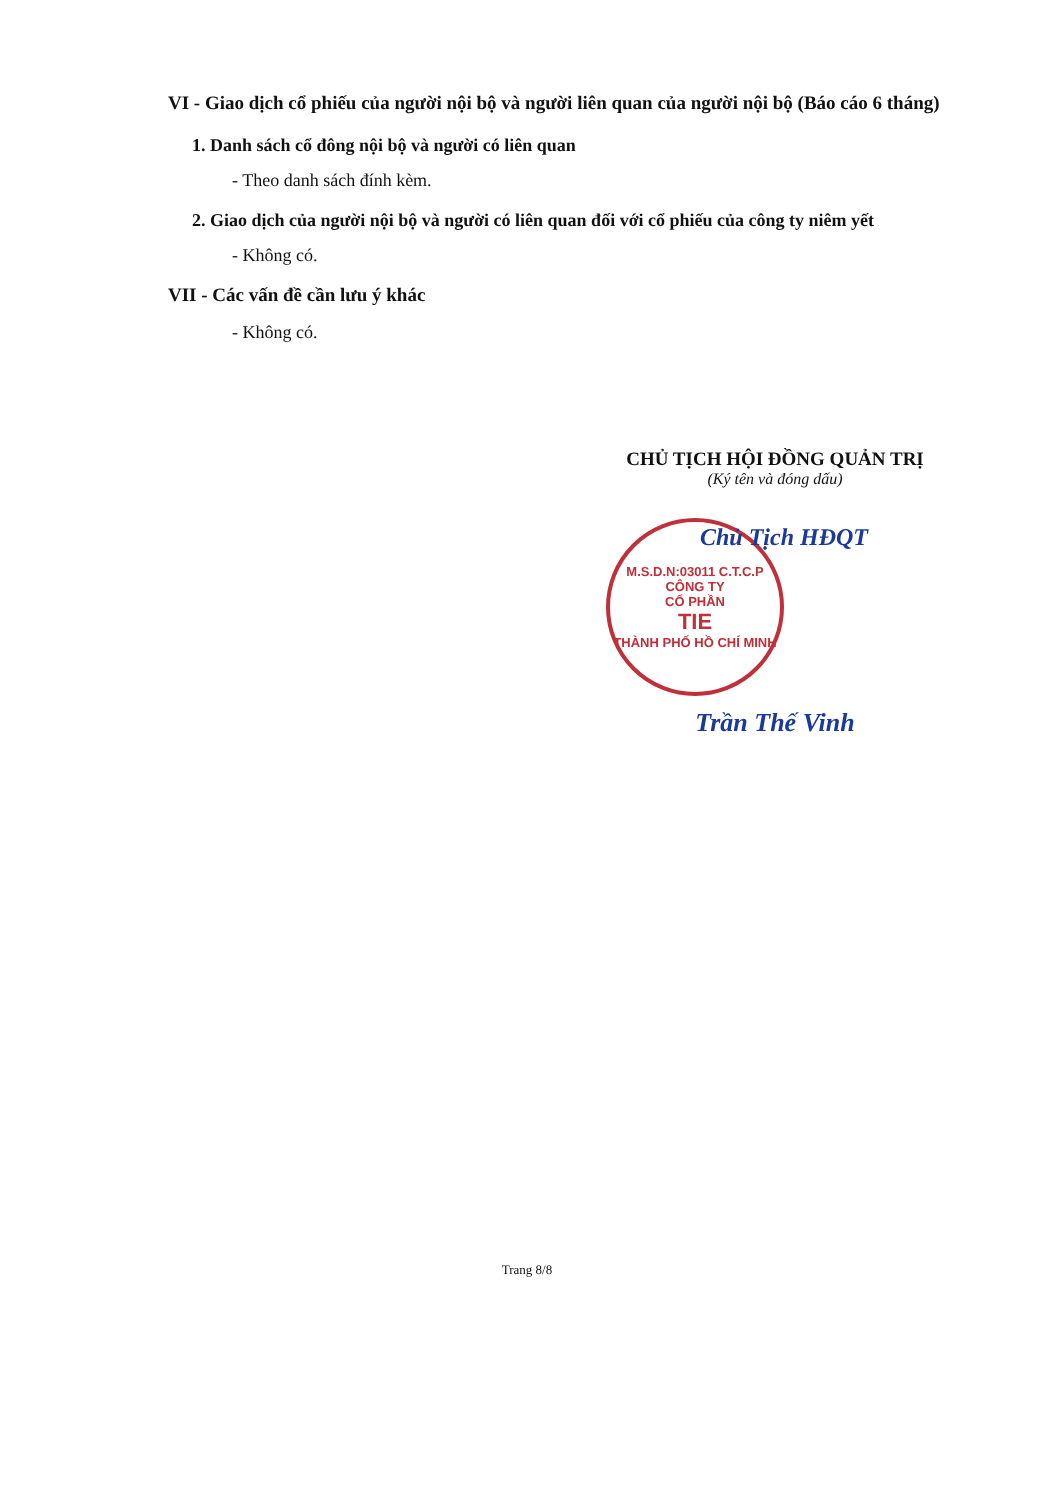VI - Giao dịch cổ phiếu của người nội bộ và người liên quan của người nội bộ (Báo cáo 6 tháng)
1. Danh sách cổ đông nội bộ và người có liên quan
- Theo danh sách đính kèm.
2. Giao dịch của người nội bộ và người có liên quan đối với cổ phiếu của công ty niêm yết
- Không có.
VII - Các vấn đề cần lưu ý khác
- Không có.
CHỦ TỊCH HỘI ĐỒNG QUẢN TRỊ
(Ký tên và đóng dấu)
M.S.D.N:03011 C.T.C.P
CÔNG TY
CỔ PHẦN
TIE
THÀNH PHỐ HỒ CHÍ MINH
Chủ Tịch HĐQT
Trần Thế Vinh
Trang 8/8